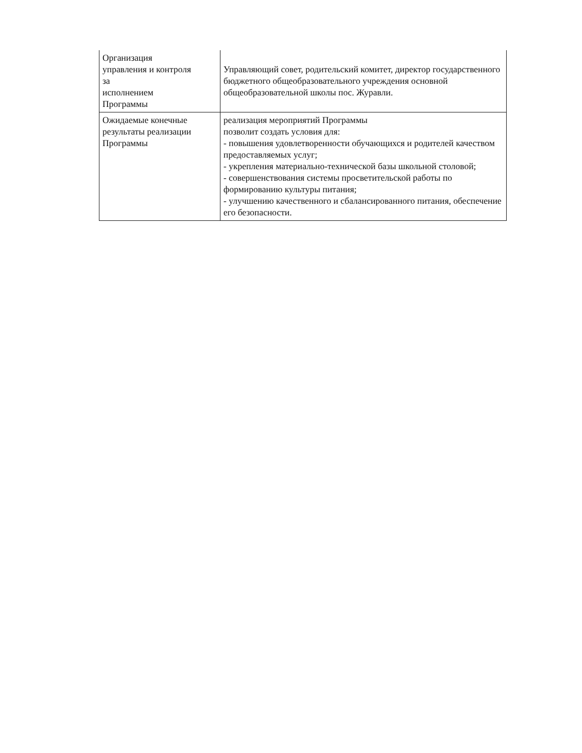| Организация управления и контроля за исполнением Программы | Управляющий совет, родительский комитет, директор государственного бюджетного общеобразовательного учреждения основной общеобразовательной школы пос. Журавли. |
| Ожидаемые конечные результаты реализации Программы | реализация мероприятий Программы позволит создать условия для: - повышения удовлетворенности обучающихся и родителей качеством предоставляемых услуг; - укрепления материально-технической базы школьной столовой; - совершенствования системы просветительской работы по формированию культуры питания; - улучшению качественного и сбалансированного питания, обеспечение его безопасности. |